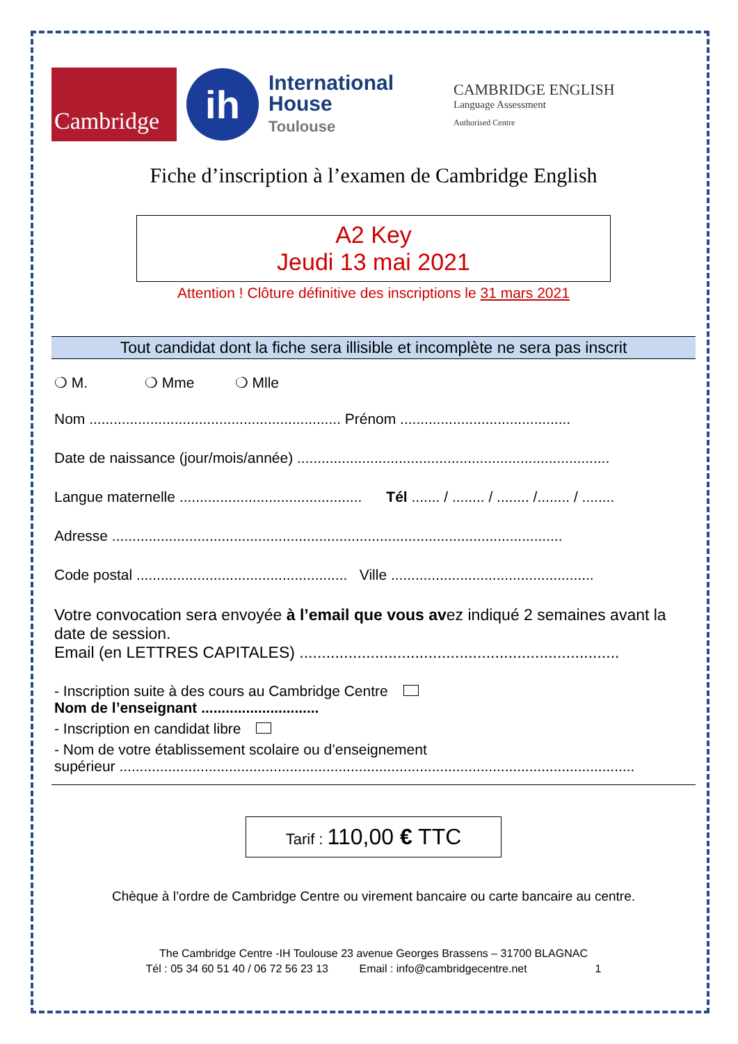Cambridge
ih
International
House
Toulouse
CAMBRIDGE ENGLISH
Language Assessment
Authorised Centre
Fiche d’inscription à l’examen de Cambridge English
A2 Key
Jeudi 13 mai 2021
Attention ! Clôture définitive des inscriptions le 31 mars 2021
Tout candidat dont la fiche sera illisible et incomplète ne sera pas inscrit
❍ M. ❍ Mme ❍ Mlle
Nom .............................................................. Prénom ..........................................
Date de naissance (jour/mois/année) .............................................................................
Langue maternelle ............................................. Tél ....... / ........ / ........ /........ / ........
Adresse ...............................................................................................................
Code postal .................................................... Ville ..................................................
Votre convocation sera envoyée à l’email que vous avez indiqué 2 semaines avant la date de session.
Email (en LETTRES CAPITALES) ........................................................................
- Inscription suite à des cours au Cambridge Centre
Nom de l’enseignant .............................
- Inscription en candidat libre
- Nom de votre établissement scolaire ou d’enseignement
supérieur ...............................................................................................................................
Tarif : 110,00 € TTC
Chèque à l’ordre de Cambridge Centre ou virement bancaire ou carte bancaire au centre.
The Cambridge Centre -IH Toulouse 23 avenue Georges Brassens – 31700 BLAGNAC
Tél : 05 34 60 51 40 / 06 72 56 23 13 Email : info@cambridgecentre.net 1